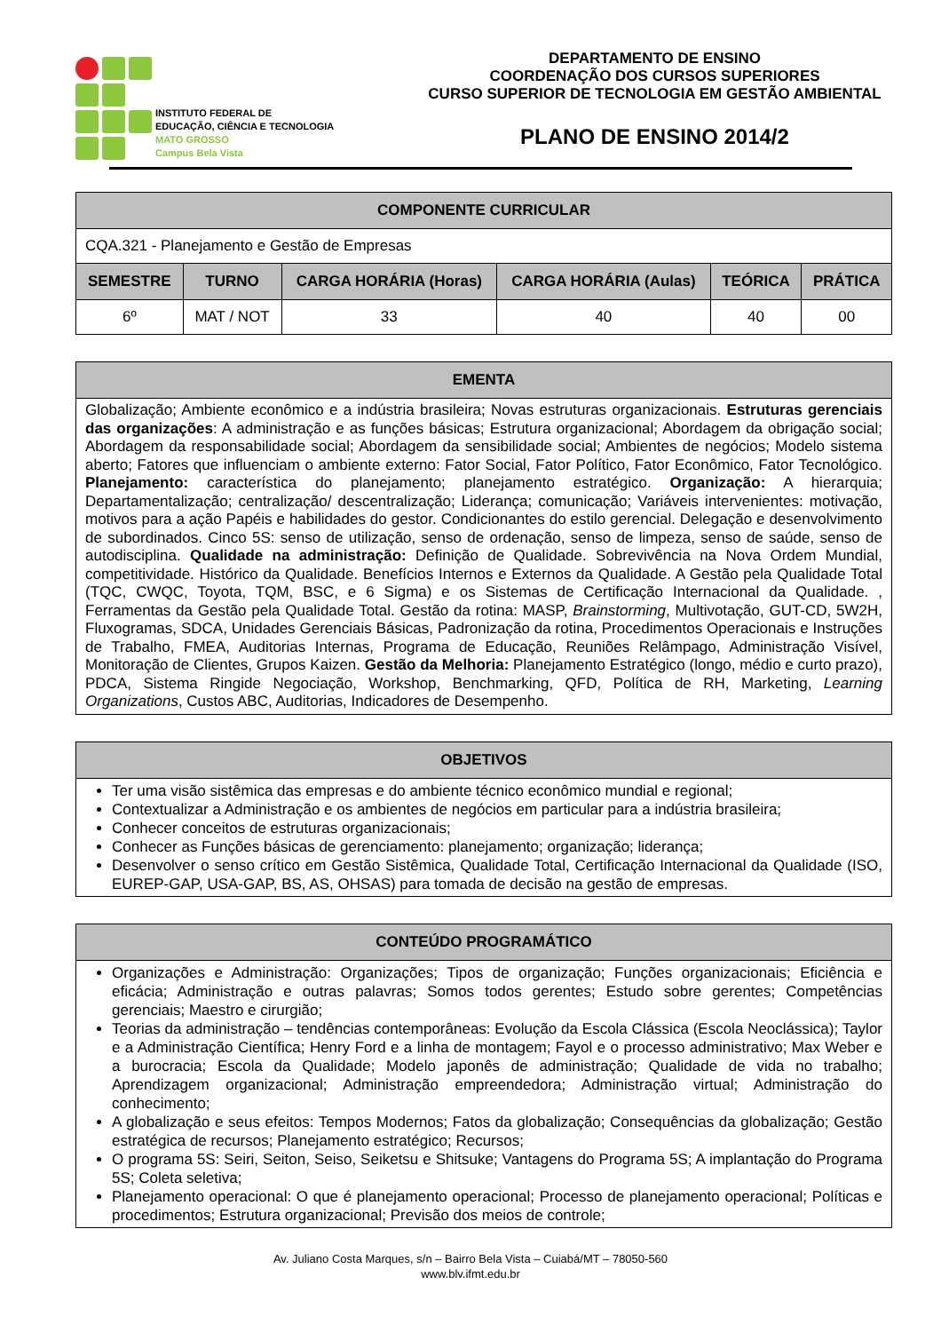INSTITUTO FEDERAL DE
EDUCAÇÃO, CIÊNCIA E TECNOLOGIA
MATO GROSSO
Campus Bela Vista
DEPARTAMENTO DE ENSINO
COORDENAÇÃO DOS CURSOS SUPERIORES
CURSO SUPERIOR DE TECNOLOGIA EM GESTÃO AMBIENTAL
PLANO DE ENSINO 2014/2
| COMPONENTE CURRICULAR | | | | | |
| --- | --- | --- | --- | --- | --- |
| CQA.321 - Planejamento e Gestão de Empresas | | | | | |
| SEMESTRE | TURNO | CARGA HORÁRIA (Horas) | CARGA HORÁRIA (Aulas) | TEÓRICA | PRÁTICA |
| 6º | MAT / NOT | 33 | 40 | 40 | 00 |
| EMENTA |
| --- |
| Globalização; Ambiente econômico e a indústria brasileira; Novas estruturas organizacionais. Estruturas gerenciais das organizações : A administração e as funções básicas; Estrutura organizacional; Abordagem da obrigação social; Abordagem da responsabilidade social; Abordagem da sensibilidade social; Ambientes de negócios; Modelo sistema aberto; Fatores que influenciam o ambiente externo: Fator Social, Fator Político, Fator Econômico, Fator Tecnológico. Planejamento: característica do planejamento; planejamento estratégico. Organização: A hierarquia; Departamentalização; centralização/ descentralização; Liderança; comunicação; Variáveis intervenientes: motivação, motivos para a ação Papéis e habilidades do gestor. Condicionantes do estilo gerencial. Delegação e desenvolvimento de subordinados. Cinco 5S: senso de utilização, senso de ordenação, senso de limpeza, senso de saúde, senso de autodisciplina. Qualidade na administração: Definição de Qualidade. Sobrevivência na Nova Ordem Mundial, competitividade. Histórico da Qualidade. Benefícios Internos e Externos da Qualidade. A Gestão pela Qualidade Total (TQC, CWQC, Toyota, TQM, BSC, e 6 Sigma) e os Sistemas de Certificação Internacional da Qualidade. , Ferramentas da Gestão pela Qualidade Total. Gestão da rotina: MASP, Brainstorming , Multivotação, GUT-CD, 5W2H, Fluxogramas, SDCA, Unidades Gerenciais Básicas, Padronização da rotina, Procedimentos Operacionais e Instruções de Trabalho, FMEA, Auditorias Internas, Programa de Educação, Reuniões Relâmpago, Administração Visível, Monitoração de Clientes, Grupos Kaizen. Gestão da Melhoria: Planejamento Estratégico (longo, médio e curto prazo), PDCA, Sistema Ringide Negociação, Workshop, Benchmarking, QFD, Política de RH, Marketing, Learning Organizations , Custos ABC, Auditorias, Indicadores de Desempenho. |
| OBJETIVOS |
| --- |
| Ter uma visão sistêmica das empresas e do ambiente técnico econômico mundial e regional; Contextualizar a Administração e os ambientes de negócios em particular para a indústria brasileira; Conhecer conceitos de estruturas organizacionais; Conhecer as Funções básicas de gerenciamento: planejamento; organização; liderança; Desenvolver o senso crítico em Gestão Sistêmica, Qualidade Total, Certificação Internacional da Qualidade (ISO, EUREP-GAP, USA-GAP, BS, AS, OHSAS) para tomada de decisão na gestão de empresas. |
| CONTEÚDO PROGRAMÁTICO |
| --- |
| Organizações e Administração: Organizações; Tipos de organização; Funções organizacionais; Eficiência e eficácia; Administração e outras palavras; Somos todos gerentes; Estudo sobre gerentes; Competências gerenciais; Maestro e cirurgião; Teorias da administração – tendências contemporâneas: Evolução da Escola Clássica (Escola Neoclássica); Taylor e a Administração Científica; Henry Ford e a linha de montagem; Fayol e o processo administrativo; Max Weber e a burocracia; Escola da Qualidade; Modelo japonês de administração; Qualidade de vida no trabalho; Aprendizagem organizacional; Administração empreendedora; Administração virtual; Administração do conhecimento; A globalização e seus efeitos: Tempos Modernos; Fatos da globalização; Consequências da globalização; Gestão estratégica de recursos; Planejamento estratégico; Recursos; O programa 5S: Seiri, Seiton, Seiso, Seiketsu e Shitsuke; Vantagens do Programa 5S; A implantação do Programa 5S; Coleta seletiva; Planejamento operacional: O que é planejamento operacional; Processo de planejamento operacional; Políticas e procedimentos; Estrutura organizacional; Previsão dos meios de controle; |
Av. Juliano Costa Marques, s/n – Bairro Bela Vista – Cuiabá/MT – 78050-560
www.blv.ifmt.edu.br